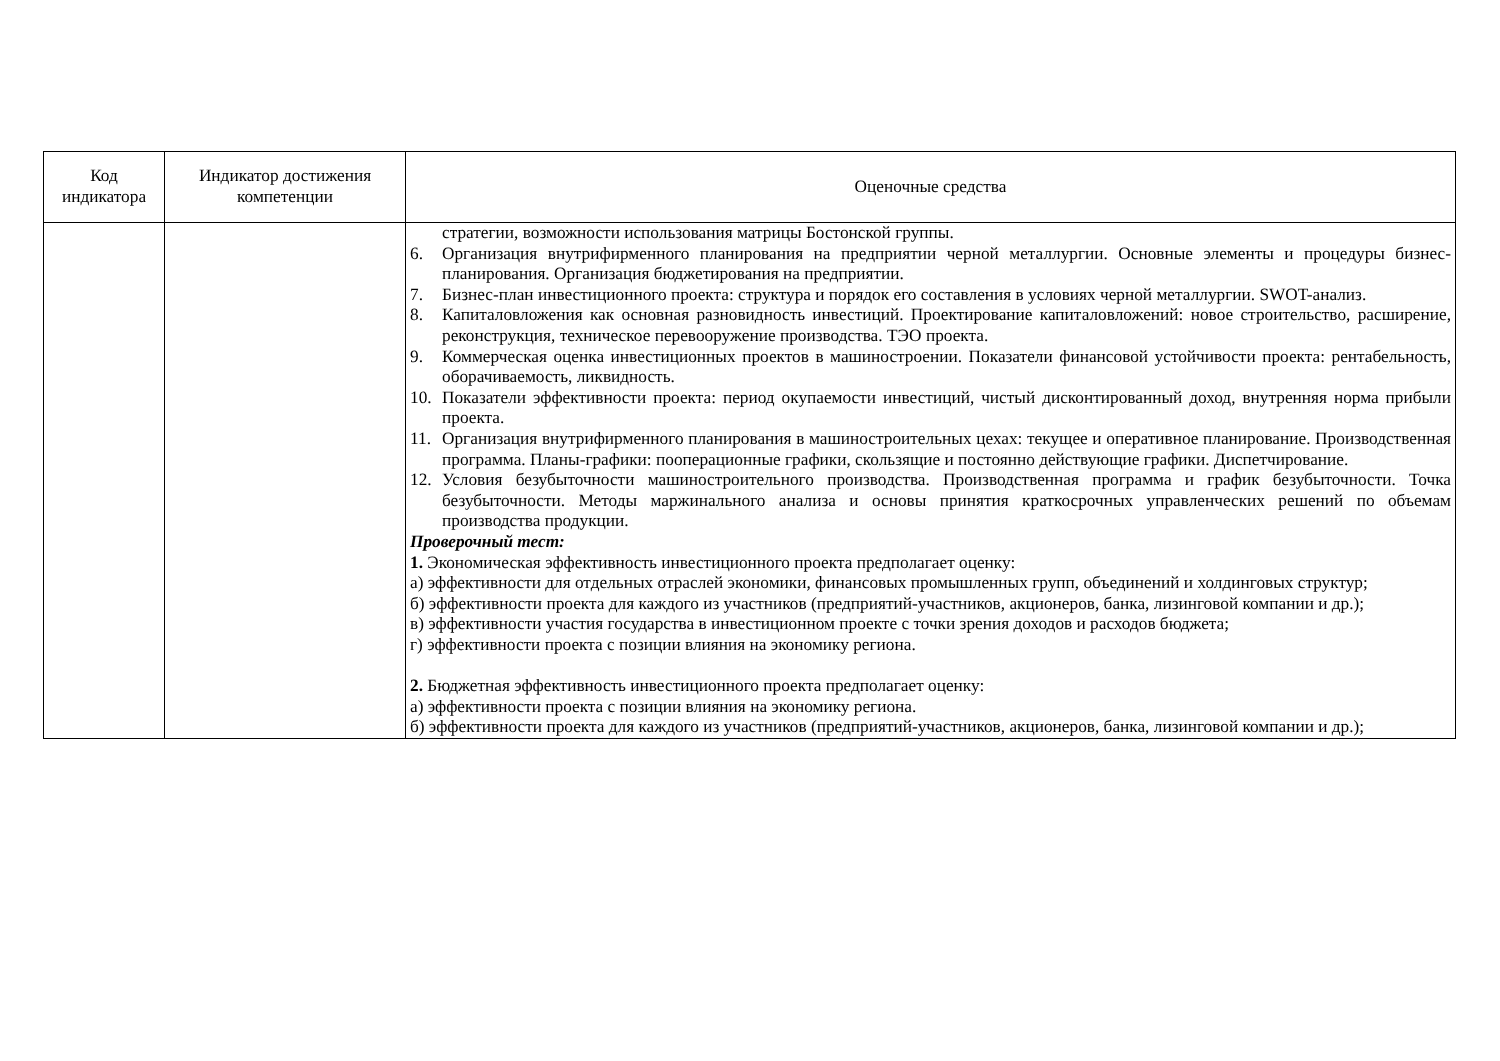| Код индикатора | Индикатор достижения компетенции | Оценочные средства |
| --- | --- | --- |
| | | стратегии, возможности использования матрицы Бостонской группы. 6. Организация внутрифирменного планирования на предприятии черной металлургии. Основные элементы и процедуры бизнес-планирования. Организация бюджетирования на предприятии. 7. Бизнес-план инвестиционного проекта: структура и порядок его составления в условиях черной металлургии. SWOT-анализ. 8. Капиталовложения как основная разновидность инвестиций. Проектирование капиталовложений: новое строительство, расширение, реконструкция, техническое перевооружение производства. ТЭО проекта. 9. Коммерческая оценка инвестиционных проектов в машиностроении. Показатели финансовой устойчивости проекта: рентабельность, оборачиваемость, ликвидность. 10. Показатели эффективности проекта: период окупаемости инвестиций, чистый дисконтированный доход, внутренняя норма прибыли проекта. 11. Организация внутрифирменного планирования в машиностроительных цехах: текущее и оперативное планирование. Производственная программа. Планы-графики: пооперационные графики, скользящие и постоянно действующие графики. Диспетчирование. 12. Условия безубыточности машиностроительного производства. Производственная программа и график безубыточности. Точка безубыточности. Методы маржинального анализа и основы принятия краткосрочных управленческих решений по объемам производства продукции. Проверочный тест: 1. Экономическая эффективность инвестиционного проекта предполагает оценку: а) эффективности для отдельных отраслей экономики, финансовых промышленных групп, объединений и холдинговых структур; б) эффективности проекта для каждого из участников (предприятий-участников, акционеров, банка, лизинговой компании и др.); в) эффективности участия государства в инвестиционном проекте с точки зрения доходов и расходов бюджета; г) эффективности проекта с позиции влияния на экономику региона. 2. Бюджетная эффективность инвестиционного проекта предполагает оценку: а) эффективности проекта с позиции влияния на экономику региона. б) эффективности проекта для каждого из участников (предприятий-участников, акционеров, банка, лизинговой компании и др.); |